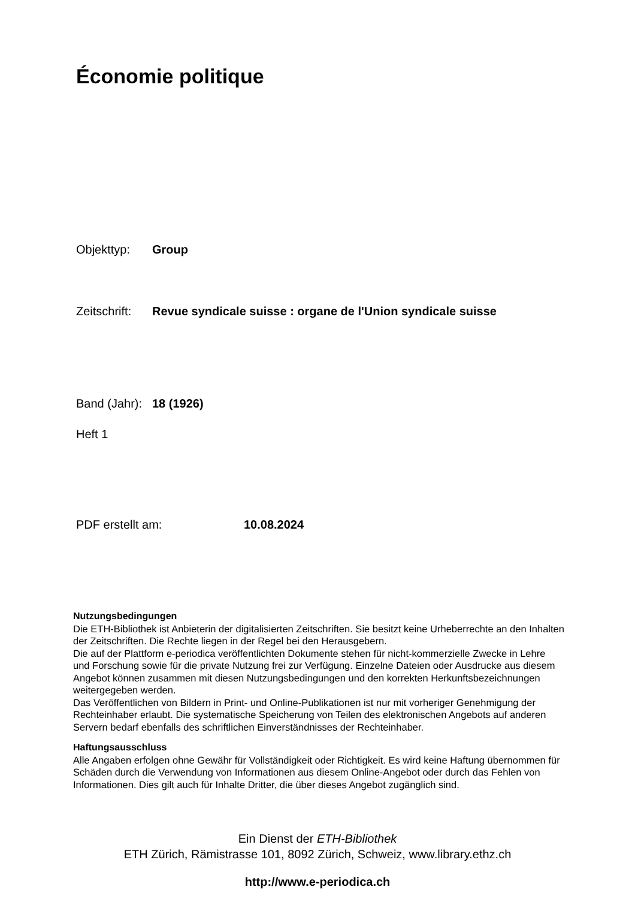Économie politique
Objekttyp: Group
Zeitschrift: Revue syndicale suisse : organe de l'Union syndicale suisse
Band (Jahr): 18 (1926)
Heft 1
PDF erstellt am: 10.08.2024
Nutzungsbedingungen
Die ETH-Bibliothek ist Anbieterin der digitalisierten Zeitschriften. Sie besitzt keine Urheberrechte an den Inhalten der Zeitschriften. Die Rechte liegen in der Regel bei den Herausgebern.
Die auf der Plattform e-periodica veröffentlichten Dokumente stehen für nicht-kommerzielle Zwecke in Lehre und Forschung sowie für die private Nutzung frei zur Verfügung. Einzelne Dateien oder Ausdrucke aus diesem Angebot können zusammen mit diesen Nutzungsbedingungen und den korrekten Herkunftsbezeichnungen weitergegeben werden.
Das Veröffentlichen von Bildern in Print- und Online-Publikationen ist nur mit vorheriger Genehmigung der Rechteinhaber erlaubt. Die systematische Speicherung von Teilen des elektronischen Angebots auf anderen Servern bedarf ebenfalls des schriftlichen Einverständnisses der Rechteinhaber.
Haftungsausschluss
Alle Angaben erfolgen ohne Gewähr für Vollständigkeit oder Richtigkeit. Es wird keine Haftung übernommen für Schäden durch die Verwendung von Informationen aus diesem Online-Angebot oder durch das Fehlen von Informationen. Dies gilt auch für Inhalte Dritter, die über dieses Angebot zugänglich sind.
Ein Dienst der ETH-Bibliothek
ETH Zürich, Rämistrasse 101, 8092 Zürich, Schweiz, www.library.ethz.ch
http://www.e-periodica.ch